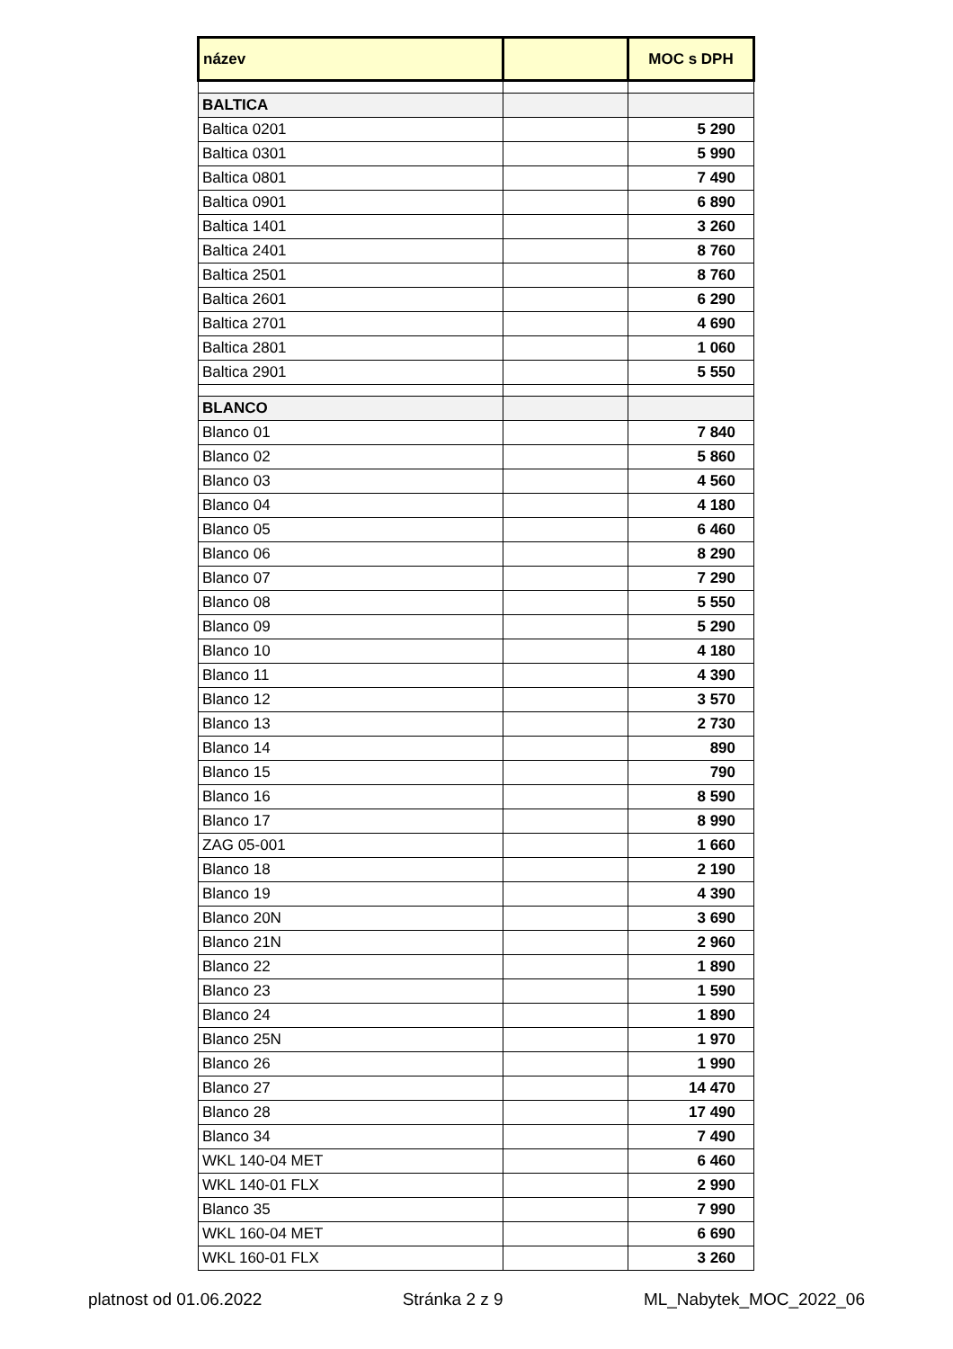| název | | MOC s DPH |
| --- | --- | --- |
| BALTICA | | |
| Baltica 0201 | | 5 290 |
| Baltica 0301 | | 5 990 |
| Baltica 0801 | | 7 490 |
| Baltica 0901 | | 6 890 |
| Baltica 1401 | | 3 260 |
| Baltica 2401 | | 8 760 |
| Baltica 2501 | | 8 760 |
| Baltica 2601 | | 6 290 |
| Baltica 2701 | | 4 690 |
| Baltica 2801 | | 1 060 |
| Baltica 2901 | | 5 550 |
| BLANCO | | |
| Blanco 01 | | 7 840 |
| Blanco 02 | | 5 860 |
| Blanco 03 | | 4 560 |
| Blanco 04 | | 4 180 |
| Blanco 05 | | 6 460 |
| Blanco 06 | | 8 290 |
| Blanco 07 | | 7 290 |
| Blanco 08 | | 5 550 |
| Blanco 09 | | 5 290 |
| Blanco 10 | | 4 180 |
| Blanco 11 | | 4 390 |
| Blanco 12 | | 3 570 |
| Blanco 13 | | 2 730 |
| Blanco 14 | | 890 |
| Blanco 15 | | 790 |
| Blanco 16 | | 8 590 |
| Blanco 17 | | 8 990 |
| ZAG 05-001 | | 1 660 |
| Blanco 18 | | 2 190 |
| Blanco 19 | | 4 390 |
| Blanco 20N | | 3 690 |
| Blanco 21N | | 2 960 |
| Blanco 22 | | 1 890 |
| Blanco 23 | | 1 590 |
| Blanco 24 | | 1 890 |
| Blanco 25N | | 1 970 |
| Blanco 26 | | 1 990 |
| Blanco 27 | | 14 470 |
| Blanco 28 | | 17 490 |
| Blanco 34 | | 7 490 |
| WKL 140-04 MET | | 6 460 |
| WKL 140-01 FLX | | 2 990 |
| Blanco 35 | | 7 990 |
| WKL 160-04 MET | | 6 690 |
| WKL 160-01 FLX | | 3 260 |
platnost od 01.06.2022 Stránka 2 z 9 ML_Nabytek_MOC_2022_06